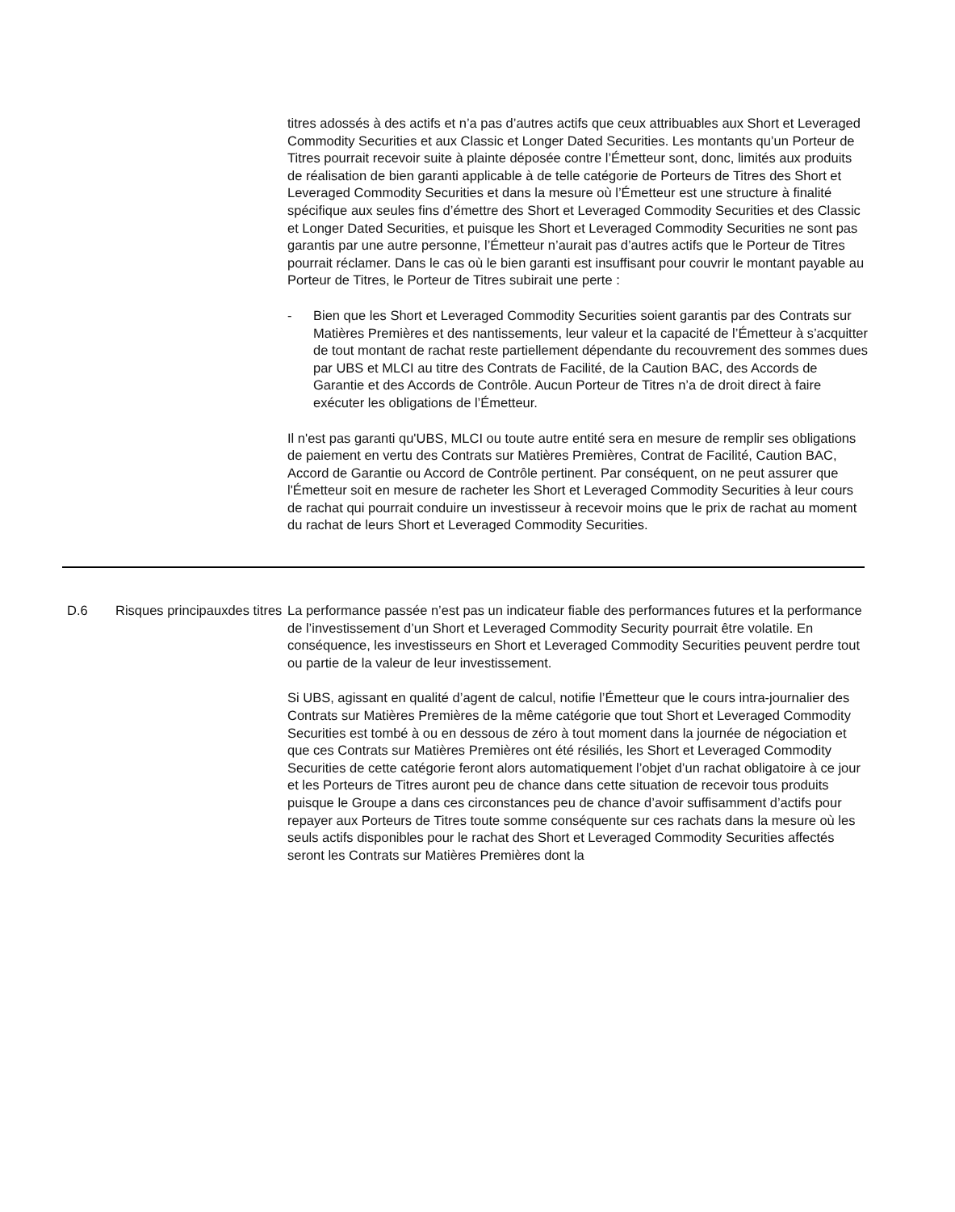titres adossés à des actifs et n’a pas d’autres actifs que ceux attribuables aux Short et Leveraged Commodity Securities et aux Classic et Longer Dated Securities. Les montants qu’un Porteur de Titres pourrait recevoir suite à plainte déposée contre l’Émetteur sont, donc, limités aux produits de réalisation de bien garanti applicable à de telle catégorie de Porteurs de Titres des Short et Leveraged Commodity Securities et dans la mesure où l’Émetteur est une structure à finalité spécifique aux seules fins d’émettre des Short et Leveraged Commodity Securities et des Classic et Longer Dated Securities, et puisque les Short et Leveraged Commodity Securities ne sont pas garantis par une autre personne, l’Émetteur n’aurait pas d’autres actifs que le Porteur de Titres pourrait réclamer. Dans le cas où le bien garanti est insuffisant pour couvrir le montant payable au Porteur de Titres, le Porteur de Titres subirait une perte :
- Bien que les Short et Leveraged Commodity Securities soient garantis par des Contrats sur Matières Premières et des nantissements, leur valeur et la capacité de l’Émetteur à s’acquitter de tout montant de rachat reste partiellement dépendante du recouvrement des sommes dues par UBS et MLCI au titre des Contrats de Facilité, de la Caution BAC, des Accords de Garantie et des Accords de Contrôle. Aucun Porteur de Titres n’a de droit direct à faire exécuter les obligations de l’Émetteur.
Il n'est pas garanti qu'UBS, MLCI ou toute autre entité sera en mesure de remplir ses obligations de paiement en vertu des Contrats sur Matières Premières, Contrat de Facilité, Caution BAC, Accord de Garantie ou Accord de Contrôle pertinent. Par conséquent, on ne peut assurer que l'Émetteur soit en mesure de racheter les Short et Leveraged Commodity Securities à leur cours de rachat qui pourrait conduire un investisseur à recevoir moins que le prix de rachat au moment du rachat de leurs Short et Leveraged Commodity Securities.
| D.6 | Risques principauxdes titres | La performance passée n’est pas un indicateur fiable des performances futures et la performance de l’investissement d’un Short et Leveraged Commodity Security pourrait être volatile. En conséquence, les investisseurs en Short et Leveraged Commodity Securities peuvent perdre tout ou partie de la valeur de leur investissement. Si UBS, agissant en qualité d’agent de calcul, notifie l’Émetteur que le cours intra-journalier des Contrats sur Matières Premières de la même catégorie que tout Short et Leveraged Commodity Securities est tombé à ou en dessous de zéro à tout moment dans la journée de négociation et que ces Contrats sur Matières Premières ont été résiliés, les Short et Leveraged Commodity Securities de cette catégorie feront alors automatiquement l’objet d’un rachat obligatoire à ce jour et les Porteurs de Titres auront peu de chance dans cette situation de recevoir tous produits puisque le Groupe a dans ces circonstances peu de chance d’avoir suffisamment d’actifs pour repayer aux Porteurs de Titres toute somme conséquente sur ces rachats dans la mesure où les seuls actifs disponibles pour le rachat des Short et Leveraged Commodity Securities affectés seront les Contrats sur Matières Premières dont la |